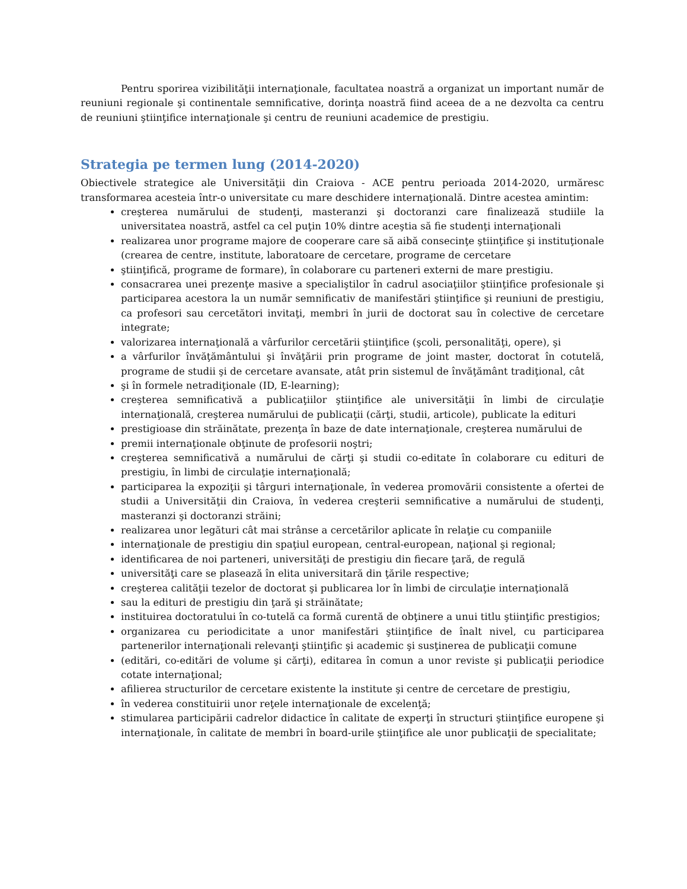Pentru sporirea vizibilităţii internaţionale, facultatea noastră a organizat un important număr de reuniuni regionale şi continentale semnificative, dorinţa noastră fiind aceea de a ne dezvolta ca centru de reuniuni ştiinţifice internaţionale şi centru de reuniuni academice de prestigiu.
Strategia pe termen lung (2014-2020)
Obiectivele strategice ale Universităţii din Craiova - ACE pentru perioada 2014-2020, urmăresc transformarea acesteia într-o universitate cu mare deschidere internaţională. Dintre acestea amintim:
creşterea numărului de studenţi, masteranzi şi doctoranzi care finalizează studiile la universitatea noastră, astfel ca cel puţin 10% dintre aceştia să fie studenţi internaţionali
realizarea unor programe majore de cooperare care să aibă consecinţe ştiinţifice şi instituţionale (crearea de centre, institute, laboratoare de cercetare, programe de cercetare
ştiinţifică, programe de formare), în colaborare cu parteneri externi de mare prestigiu.
consacrarea unei prezenţe masive a specialiştilor în cadrul asociaţiilor ştiinţifice profesionale şi participarea acestora la un număr semnificativ de manifestări ştiinţifice şi reuniuni de prestigiu, ca profesori sau cercetători invitaţi, membri în jurii de doctorat sau în colective de cercetare integrate;
valorizarea internaţională a vârfurilor cercetării ştiinţifice (şcoli, personalităţi, opere), şi
a vârfurilor învăţământului şi învăţării prin programe de joint master, doctorat în cotutelă, programe de studii şi de cercetare avansate, atât prin sistemul de învăţământ tradiţional, cât
şi în formele netradiţionale (ID, E-learning);
creşterea semnificativă a publicaţiilor ştiinţifice ale universităţii în limbi de circulaţie internaţională, creşterea numărului de publicaţii (cărţi, studii, articole), publicate la edituri
prestigioase din străinătate, prezenţa în baze de date internaţionale, creşterea numărului de
premii internaţionale obţinute de profesorii noştri;
creşterea semnificativă a numărului de cărţi şi studii co-editate în colaborare cu edituri de prestigiu, în limbi de circulaţie internaţională;
participarea la expoziţii şi târguri internaţionale, în vederea promovării consistente a ofertei de studii a Universităţii din Craiova, în vederea creşterii semnificative a numărului de studenţi, masteranzi şi doctoranzi străini;
realizarea unor legături cât mai strânse a cercetărilor aplicate în relaţie cu companiile
internaţionale de prestigiu din spaţiul european, central-european, naţional şi regional;
identificarea de noi parteneri, universităţi de prestigiu din fiecare ţară, de regulă
universităţi care se plasează în elita universitară din ţările respective;
creşterea calităţii tezelor de doctorat şi publicarea lor în limbi de circulaţie internaţională
sau la edituri de prestigiu din ţară şi străinătate;
instituirea doctoratului în co-tutelă ca formă curentă de obţinere a unui titlu ştiinţific prestigios;
organizarea cu periodicitate a unor manifestări ştiinţifice de înalt nivel, cu participarea partenerilor internaţionali relevanţi ştiinţific şi academic şi susţinerea de publicaţii comune
(editări, co-editări de volume şi cărţi), editarea în comun a unor reviste şi publicaţii periodice cotate internaţional;
afilierea structurilor de cercetare existente la institute şi centre de cercetare de prestigiu,
în vederea constituirii unor reţele internaţionale de excelenţă;
stimularea participării cadrelor didactice în calitate de experţi în structuri ştiinţifice europene şi internaţionale, în calitate de membri în board-urile ştiinţifice ale unor publicaţii de specialitate;